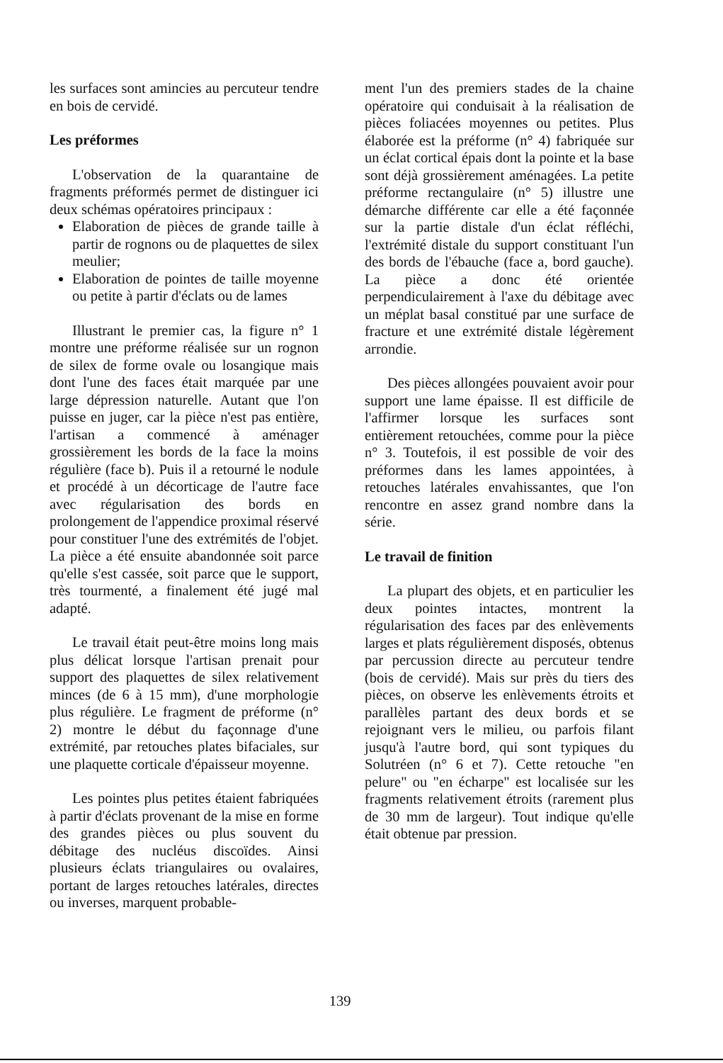les surfaces sont amincies au percuteur tendre en bois de cervidé.
Les préformes
L'observation de la quarantaine de fragments préformés permet de distinguer ici deux schémas opératoires principaux :
Elaboration de pièces de grande taille à partir de rognons ou de plaquettes de silex meulier;
Elaboration de pointes de taille moyenne ou petite à partir d'éclats ou de lames
Illustrant le premier cas, la figure n° 1 montre une préforme réalisée sur un rognon de silex de forme ovale ou losangique mais dont l'une des faces était marquée par une large dépression naturelle. Autant que l'on puisse en juger, car la pièce n'est pas entière, l'artisan a commencé à aménager grossièrement les bords de la face la moins régulière (face b). Puis il a retourné le nodule et procédé à un décorticage de l'autre face avec régularisation des bords en prolongement de l'appendice proximal réservé pour constituer l'une des extrémités de l'objet. La pièce a été ensuite abandonnée soit parce qu'elle s'est cassée, soit parce que le support, très tourmenté, a finalement été jugé mal adapté.
Le travail était peut-être moins long mais plus délicat lorsque l'artisan prenait pour support des plaquettes de silex relativement minces (de 6 à 15 mm), d'une morphologie plus régulière. Le fragment de préforme (n° 2) montre le début du façonnage d'une extrémité, par retouches plates bifaciales, sur une plaquette corticale d'épaisseur moyenne.
Les pointes plus petites étaient fabriquées à partir d'éclats provenant de la mise en forme des grandes pièces ou plus souvent du débitage des nucléus discoïdes. Ainsi plusieurs éclats triangulaires ou ovalaires, portant de larges retouches latérales, directes ou inverses, marquent probable-
ment l'un des premiers stades de la chaine opératoire qui conduisait à la réalisation de pièces foliacées moyennes ou petites. Plus élaborée est la préforme (n° 4) fabriquée sur un éclat cortical épais dont la pointe et la base sont déjà grossièrement aménagées. La petite préforme rectangulaire (n° 5) illustre une démarche différente car elle a été façonnée sur la partie distale d'un éclat réfléchi, l'extrémité distale du support constituant l'un des bords de l'ébauche (face a, bord gauche). La pièce a donc été orientée perpendiculairement à l'axe du débitage avec un méplat basal constitué par une surface de fracture et une extrémité distale légèrement arrondie.
Des pièces allongées pouvaient avoir pour support une lame épaisse. Il est difficile de l'affirmer lorsque les surfaces sont entièrement retouchées, comme pour la pièce n° 3. Toutefois, il est possible de voir des préformes dans les lames appointées, à retouches latérales envahissantes, que l'on rencontre en assez grand nombre dans la série.
Le travail de finition
La plupart des objets, et en particulier les deux pointes intactes, montrent la régularisation des faces par des enlèvements larges et plats régulièrement disposés, obtenus par percussion directe au percuteur tendre (bois de cervidé). Mais sur près du tiers des pièces, on observe les enlèvements étroits et parallèles partant des deux bords et se rejoignant vers le milieu, ou parfois filant jusqu'à l'autre bord, qui sont typiques du Solutréen (n° 6 et 7). Cette retouche "en pelure" ou "en écharpe" est localisée sur les fragments relativement étroits (rarement plus de 30 mm de largeur). Tout indique qu'elle était obtenue par pression.
139